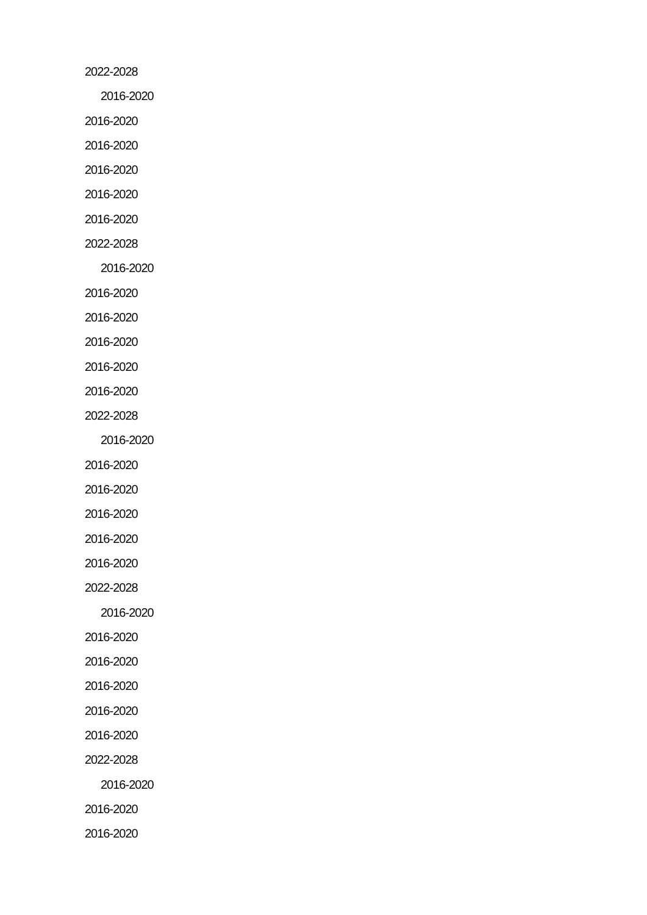2022-2028
2016-2020
2016-2020
2016-2020
2016-2020
2016-2020
2016-2020
2022-2028
2016-2020
2016-2020
2016-2020
2016-2020
2016-2020
2016-2020
2022-2028
2016-2020
2016-2020
2016-2020
2016-2020
2016-2020
2016-2020
2022-2028
2016-2020
2016-2020
2016-2020
2016-2020
2016-2020
2016-2020
2022-2028
2016-2020
2016-2020
2016-2020